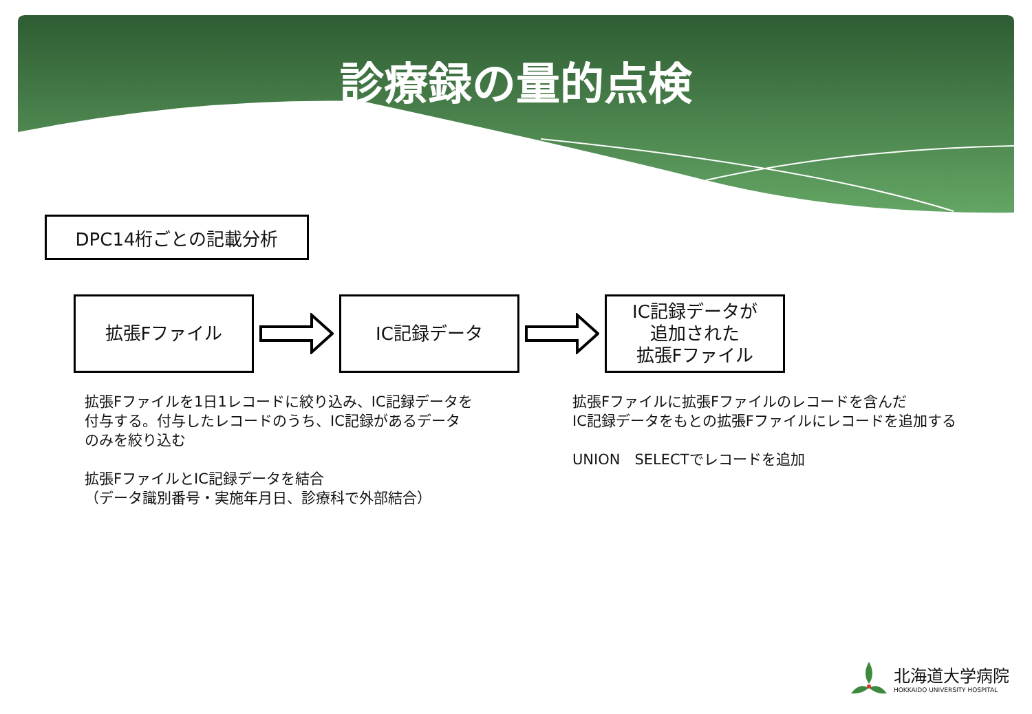診療録の量的点検
DPC14桁ごとの記載分析
拡張Fファイル IC記録データ
IC記録データが
追加された
拡張Fファイル
拡張Fファイルを1日1レコードに絞り込み、IC記録データを
付与する。付与したレコードのうち、IC記録があるデータ
のみを絞り込む
拡張FファイルとIC記録データを結合
（データ識別番号・実施年月日、診療科で外部結合）
拡張Fファイルに拡張Fファイルのレコードを含んだ
IC記録データをもとの拡張Fファイルにレコードを追加する
UNION　SELECTでレコードを追加
北海道大学病院
HOKKAIDO UNIVERSITY HOSPITAL